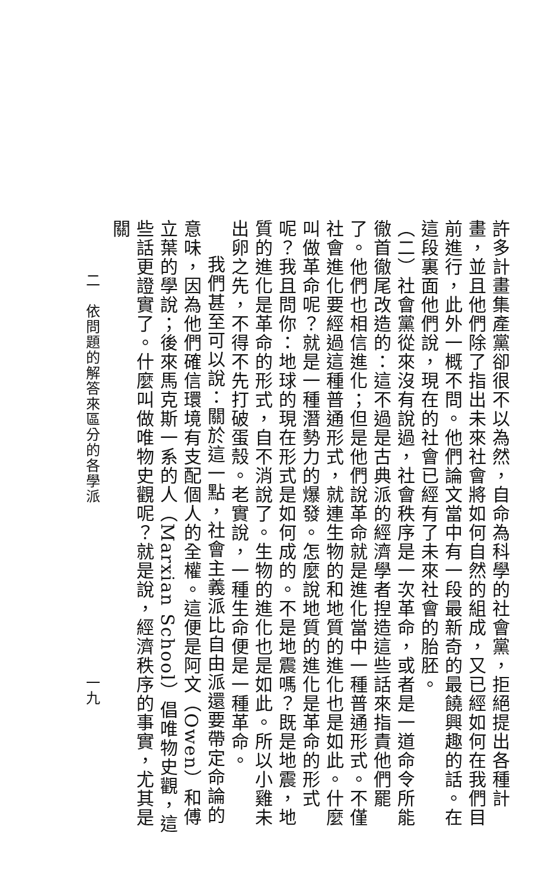許多計畫集產黨卻很不以為然，自命為科學的社會黨，拒絕提出各種計畫，並且他們除了指出未來社會將如何自然的組成，又已經如何在我們目前進行，此外一概不問。他們論文當中有一段最新奇的最饒興趣的話。在這段裏面他們說，現在的社會已經有了未來社會的胎胚。
（二）社會黨從來沒有說過，社會秩序是一次革命，或者是一道命令所能徹首徹尾改造的：這不過是古典派的經濟學者揑造這些話來指責他們罷了。他們也相信進化；但是他們說革命就是進化當中一種普通形式。不僅社會進化要經過這種普通形式，就連生物的和地質的進化也是如此。什麼叫做革命呢？就是一種潛勢力的爆發。怎麼說地質的進化是革命的形式呢？我且問你：地球的現在形式是如何成的。不是地震嗎？既是地震，地質的進化是革命的形式，自不消說了。生物的進化也是如此。所以小雞未出卵之先，不得不先打破蛋殼。老實說，一種生命便是一種革命。
我們甚至可以說：關於這一點，社會主義派比自由派還要帶定命論的意味，因為他們確信環境有支配個人的全權。這便是阿文（Owen）和傅立葉的學說；後來馬克斯一系的人（Marxian School）倡唯物史觀，這些話更證實了。什麼叫做唯物史觀呢？就是說，經濟秩序的事實，尤其是關
二　依問題的解答來區分的各學派 一九